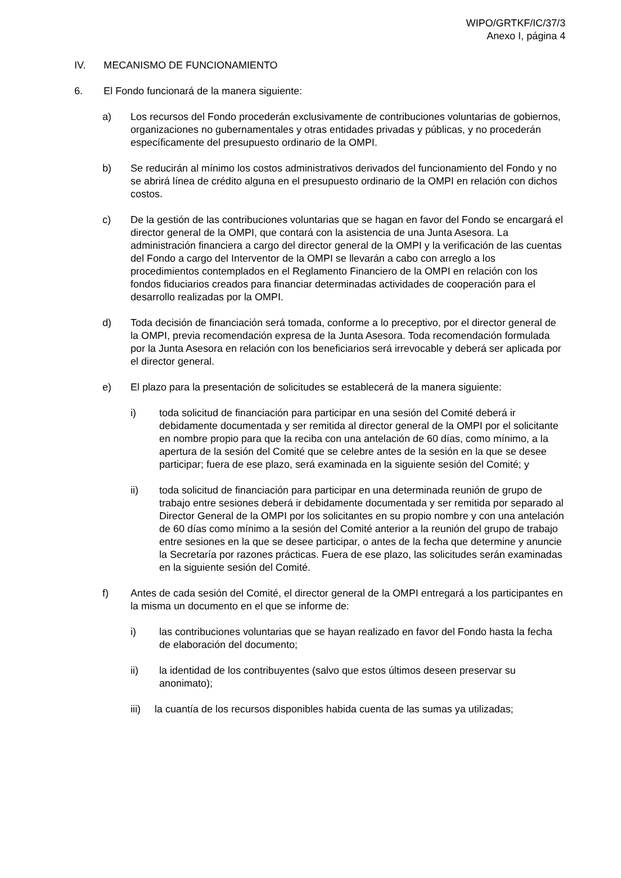WIPO/GRTKF/IC/37/3
Anexo I, página 4
IV. MECANISMO DE FUNCIONAMIENTO
6. El Fondo funcionará de la manera siguiente:
a) Los recursos del Fondo procederán exclusivamente de contribuciones voluntarias de gobiernos, organizaciones no gubernamentales y otras entidades privadas y públicas, y no procederán específicamente del presupuesto ordinario de la OMPI.
b) Se reducirán al mínimo los costos administrativos derivados del funcionamiento del Fondo y no se abrirá línea de crédito alguna en el presupuesto ordinario de la OMPI en relación con dichos costos.
c) De la gestión de las contribuciones voluntarias que se hagan en favor del Fondo se encargará el director general de la OMPI, que contará con la asistencia de una Junta Asesora. La administración financiera a cargo del director general de la OMPI y la verificación de las cuentas del Fondo a cargo del Interventor de la OMPI se llevarán a cabo con arreglo a los procedimientos contemplados en el Reglamento Financiero de la OMPI en relación con los fondos fiduciarios creados para financiar determinadas actividades de cooperación para el desarrollo realizadas por la OMPI.
d) Toda decisión de financiación será tomada, conforme a lo preceptivo, por el director general de la OMPI, previa recomendación expresa de la Junta Asesora. Toda recomendación formulada por la Junta Asesora en relación con los beneficiarios será irrevocable y deberá ser aplicada por el director general.
e) El plazo para la presentación de solicitudes se establecerá de la manera siguiente:
i) toda solicitud de financiación para participar en una sesión del Comité deberá ir debidamente documentada y ser remitida al director general de la OMPI por el solicitante en nombre propio para que la reciba con una antelación de 60 días, como mínimo, a la apertura de la sesión del Comité que se celebre antes de la sesión en la que se desee participar; fuera de ese plazo, será examinada en la siguiente sesión del Comité; y
ii) toda solicitud de financiación para participar en una determinada reunión de grupo de trabajo entre sesiones deberá ir debidamente documentada y ser remitida por separado al Director General de la OMPI por los solicitantes en su propio nombre y con una antelación de 60 días como mínimo a la sesión del Comité anterior a la reunión del grupo de trabajo entre sesiones en la que se desee participar, o antes de la fecha que determine y anuncie la Secretaría por razones prácticas. Fuera de ese plazo, las solicitudes serán examinadas en la siguiente sesión del Comité.
f) Antes de cada sesión del Comité, el director general de la OMPI entregará a los participantes en la misma un documento en el que se informe de:
i) las contribuciones voluntarias que se hayan realizado en favor del Fondo hasta la fecha de elaboración del documento;
ii) la identidad de los contribuyentes (salvo que estos últimos deseen preservar su anonimato);
iii) la cuantía de los recursos disponibles habida cuenta de las sumas ya utilizadas;